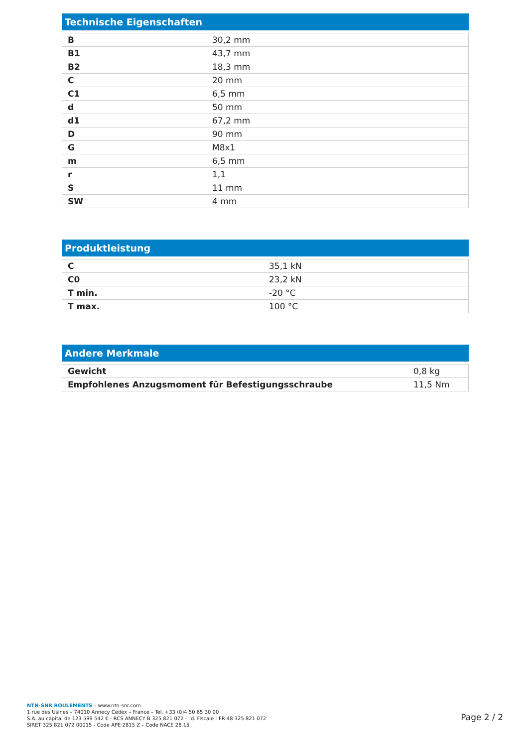Technische Eigenschaften
| B | 30,2 mm |
| B1 | 43,7 mm |
| B2 | 18,3 mm |
| C | 20 mm |
| C1 | 6,5 mm |
| d | 50 mm |
| d1 | 67,2 mm |
| D | 90 mm |
| G | M8x1 |
| m | 6,5 mm |
| r | 1,1 |
| S | 11 mm |
| SW | 4 mm |
Produktleistung
| C | 35,1 kN |
| C0 | 23,2 kN |
| T min. | -20 °C |
| T max. | 100 °C |
Andere Merkmale
| Gewicht | 0,8 kg |
| Empfohlenes Anzugsmoment für Befestigungsschraube | 11,5 Nm |
NTN-SNR ROULEMENTS – www.ntn-snr.com
1 rue des Usines – 74010 Annecy Cedex – France – Tel. +33 (0)4 50 65 30 00
S.A. au capital de 123 599 542 € - RCS ANNECY B 325 821 072 – Id. Fiscale : FR 48 325 821 072
SIRET 325 821 072 00015 - Code APE 2815 Z – Code NACE 28.15
Page 2 / 2